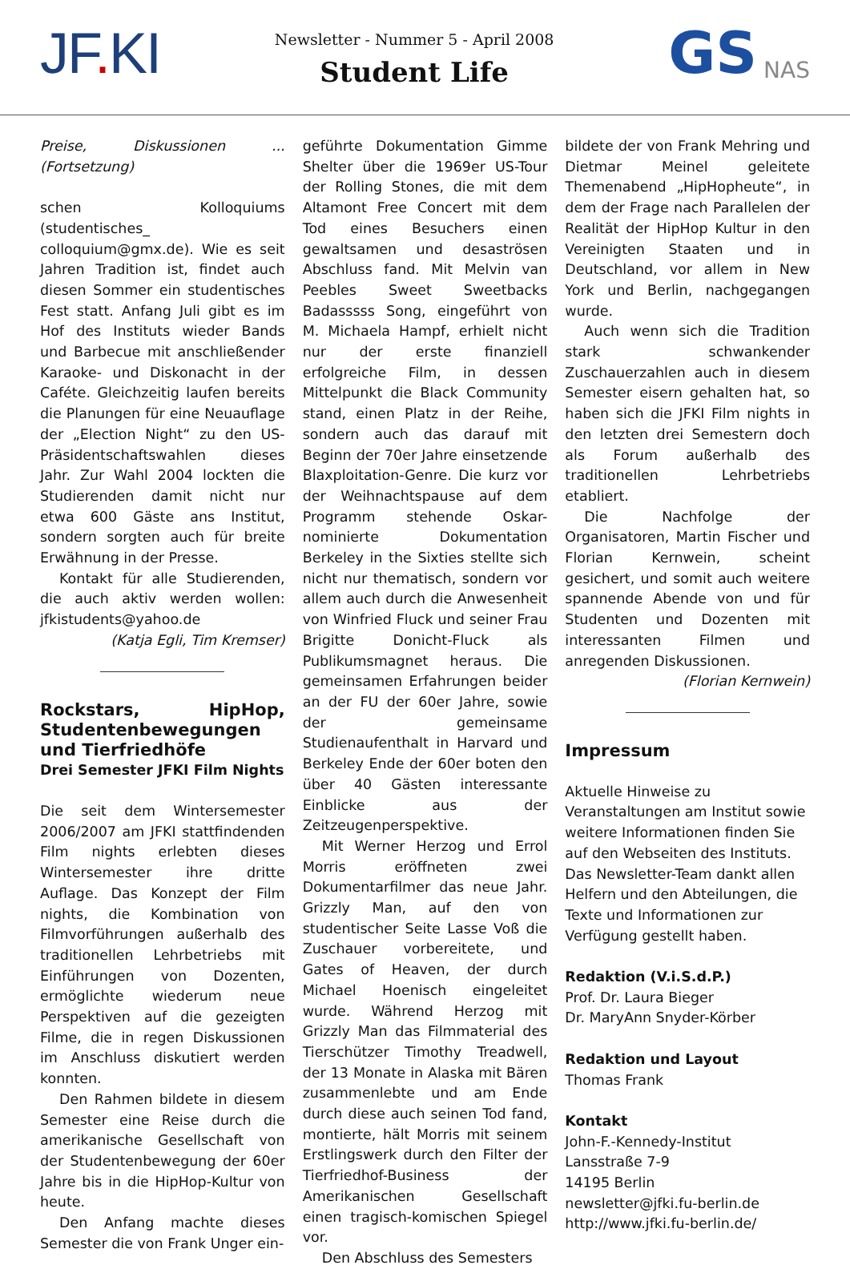JF. KI
Newsletter - Nummer 5 - April 2008
Student Life
GS NAS
Preise, Diskussionen ... (Fortsetzung)
schen Kolloquiums (studentisches_ colloquium@gmx.de). Wie es seit Jahren Tradition ist, findet auch diesen Sommer ein studentisches Fest statt. Anfang Juli gibt es im Hof des Instituts wieder Bands und Barbecue mit anschließender Karaoke- und Diskonacht in der Caféte. Gleichzeitig laufen bereits die Planungen für eine Neuauflage der „Election Night“ zu den US-Präsidentschaftswahlen dieses Jahr. Zur Wahl 2004 lockten die Studierenden damit nicht nur etwa 600 Gäste ans Institut, sondern sorgten auch für breite Erwähnung in der Presse.
Kontakt für alle Studierenden, die auch aktiv werden wollen: jfkistudents@yahoo.de
(Katja Egli, Tim Kremser)
Rockstars, HipHop, Studentenbewegungen und Tierfriedhöfe
Drei Semester JFKI Film Nights
Die seit dem Wintersemester 2006/2007 am JFKI stattfindenden Film nights erlebten dieses Wintersemester ihre dritte Auflage. Das Konzept der Film nights, die Kombination von Filmvorführungen außerhalb des traditionellen Lehrbetriebs mit Einführungen von Dozenten, ermöglichte wiederum neue Perspektiven auf die gezeigten Filme, die in regen Diskussionen im Anschluss diskutiert werden konnten.
Den Rahmen bildete in diesem Semester eine Reise durch die amerikanische Gesellschaft von der Studentenbewegung der 60er Jahre bis in die HipHop-Kultur von heute.
Den Anfang machte dieses Semester die von Frank Unger ein-
geführte Dokumentation Gimme Shelter über die 1969er US-Tour der Rolling Stones, die mit dem Altamont Free Concert mit dem Tod eines Besuchers einen gewaltsamen und desaströsen Abschluss fand. Mit Melvin van Peebles Sweet Sweetbacks Badasssss Song, eingeführt von M. Michaela Hampf, erhielt nicht nur der erste finanziell erfolgreiche Film, in dessen Mittelpunkt die Black Community stand, einen Platz in der Reihe, sondern auch das darauf mit Beginn der 70er Jahre einsetzende Blaxploitation-Genre. Die kurz vor der Weihnachtspause auf dem Programm stehende Oskar-nominierte Dokumentation Berkeley in the Sixties stellte sich nicht nur thematisch, sondern vor allem auch durch die Anwesenheit von Winfried Fluck und seiner Frau Brigitte Donicht-Fluck als Publikumsmagnet heraus. Die gemeinsamen Erfahrungen beider an der FU der 60er Jahre, sowie der gemeinsame Studienaufenthalt in Harvard und Berkeley Ende der 60er boten den über 40 Gästen interessante Einblicke aus der Zeitzeugenperspektive.
Mit Werner Herzog und Errol Morris eröffneten zwei Dokumentarfilmer das neue Jahr. Grizzly Man, auf den von studentischer Seite Lasse Voß die Zuschauer vorbereitete, und Gates of Heaven, der durch Michael Hoenisch eingeleitet wurde. Während Herzog mit Grizzly Man das Filmmaterial des Tierschützer Timothy Treadwell, der 13 Monate in Alaska mit Bären zusammenlebte und am Ende durch diese auch seinen Tod fand, montierte, hält Morris mit seinem Erstlingswerk durch den Filter der Tierfriedhof-Business der Amerikanischen Gesellschaft einen tragisch-komischen Spiegel vor.
Den Abschluss des Semesters
bildete der von Frank Mehring und Dietmar Meinel geleitete Themenabend „HipHopheute“, in dem der Frage nach Parallelen der Realität der HipHop Kultur in den Vereinigten Staaten und in Deutschland, vor allem in New York und Berlin, nachgegangen wurde.
Auch wenn sich die Tradition stark schwankender Zuschauerzahlen auch in diesem Semester eisern gehalten hat, so haben sich die JFKI Film nights in den letzten drei Semestern doch als Forum außerhalb des traditionellen Lehrbetriebs etabliert.
Die Nachfolge der Organisatoren, Martin Fischer und Florian Kernwein, scheint gesichert, und somit auch weitere spannende Abende von und für Studenten und Dozenten mit interessanten Filmen und anregenden Diskussionen.
(Florian Kernwein)
Impressum
Aktuelle Hinweise zu Veranstaltungen am Institut sowie weitere Informationen finden Sie auf den Webseiten des Instituts. Das Newsletter-Team dankt allen Helfern und den Abteilungen, die Texte und Informationen zur Verfügung gestellt haben.
Redaktion (V.i.S.d.P.)
Prof. Dr. Laura Bieger
Dr. MaryAnn Snyder-Körber
Redaktion und Layout
Thomas Frank
Kontakt
John-F.-Kennedy-Institut
Lansstraße 7-9
14195 Berlin
newsletter@jfki.fu-berlin.de
http://www.jfki.fu-berlin.de/